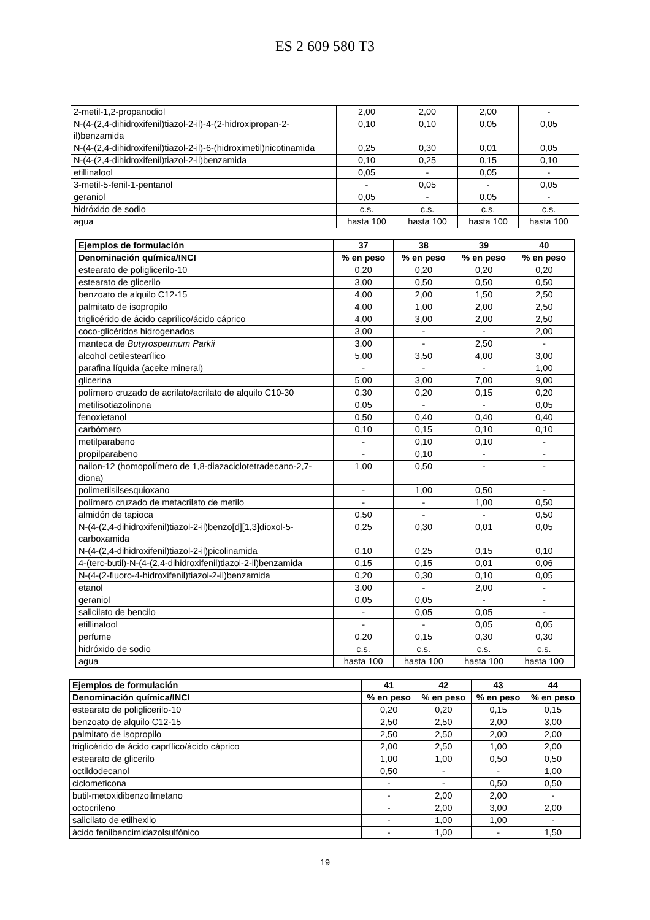ES 2 609 580 T3
| 2-metil-1,2-propanodiol | 2,00 | 2,00 | 2,00 | - |
| N-(4-(2,4-dihidroxifenil)tiazol-2-il)-4-(2-hidroxipropan-2-il)benzamida | 0,10 | 0,10 | 0,05 | 0,05 |
| N-(4-(2,4-dihidroxifenil)tiazol-2-il)-6-(hidroximetil)nicotinamida | 0,25 | 0,30 | 0,01 | 0,05 |
| N-(4-(2,4-dihidroxifenil)tiazol-2-il)benzamida | 0,10 | 0,25 | 0,15 | 0,10 |
| etillinalool | 0,05 | - | 0,05 | - |
| 3-metil-5-fenil-1-pentanol | - | 0,05 | - | 0,05 |
| geraniol | 0,05 | - | 0,05 | - |
| hidróxido de sodio | c.s. | c.s. | c.s. | c.s. |
| agua | hasta 100 | hasta 100 | hasta 100 | hasta 100 |
| Ejemplos de formulación | 37 | 38 | 39 | 40 |
| --- | --- | --- | --- | --- |
| Denominación química/INCI | % en peso | % en peso | % en peso | % en peso |
| estearato de poliglicerilo-10 | 0,20 | 0,20 | 0,20 | 0,20 |
| estearato de glicerilo | 3,00 | 0,50 | 0,50 | 0,50 |
| benzoato de alquilo C12-15 | 4,00 | 2,00 | 1,50 | 2,50 |
| palmitato de isopropilo | 4,00 | 1,00 | 2,00 | 2,50 |
| triglicérido de ácido caprílico/ácido cáprico | 4,00 | 3,00 | 2,00 | 2,50 |
| coco-glicéridos hidrogenados | 3,00 | - | - | 2,00 |
| manteca de Butyrospermum Parkii | 3,00 | - | 2,50 | - |
| alcohol cetilestearílico | 5,00 | 3,50 | 4,00 | 3,00 |
| parafina líquida (aceite mineral) | - | - | - | 1,00 |
| glicerina | 5,00 | 3,00 | 7,00 | 9,00 |
| polímero cruzado de acrilato/acrilato de alquilo C10-30 | 0,30 | 0,20 | 0,15 | 0,20 |
| metilisotiazolinona | 0,05 | - | - | 0,05 |
| fenoxietanol | 0,50 | 0,40 | 0,40 | 0,40 |
| carbómero | 0,10 | 0,15 | 0,10 | 0,10 |
| metilparabeno | - | 0,10 | 0,10 | - |
| propilparabeno | - | 0,10 | - | - |
| nailon-12 (homopolímero de 1,8-diazaciclotetradecano-2,7-diona) | 1,00 | 0,50 | - | - |
| polimetilsilsesquioxano | - | 1,00 | 0,50 | - |
| polímero cruzado de metacrilato de metilo | - | - | 1,00 | 0,50 |
| almidón de tapioca | 0,50 | - | - | 0,50 |
| N-(4-(2,4-dihidroxifenil)tiazol-2-il)benzo[d][1,3]dioxol-5-carboxamida | 0,25 | 0,30 | 0,01 | 0,05 |
| N-(4-(2,4-dihidroxifenil)tiazol-2-il)picolinamida | 0,10 | 0,25 | 0,15 | 0,10 |
| 4-(terc-butil)-N-(4-(2,4-dihidroxifenil)tiazol-2-il)benzamida | 0,15 | 0,15 | 0,01 | 0,06 |
| N-(4-(2-fluoro-4-hidroxifenil)tiazol-2-il)benzamida | 0,20 | 0,30 | 0,10 | 0,05 |
| etanol | 3,00 | - | 2,00 | - |
| geraniol | 0,05 | 0,05 | - | - |
| salicilato de bencilo | - | 0,05 | 0,05 | - |
| etillinalool | - | - | 0,05 | 0,05 |
| perfume | 0,20 | 0,15 | 0,30 | 0,30 |
| hidróxido de sodio | c.s. | c.s. | c.s. | c.s. |
| agua | hasta 100 | hasta 100 | hasta 100 | hasta 100 |
| Ejemplos de formulación | 41 | 42 | 43 | 44 |
| --- | --- | --- | --- | --- |
| Denominación química/INCI | % en peso | % en peso | % en peso | % en peso |
| estearato de poliglicerilo-10 | 0,20 | 0,20 | 0,15 | 0,15 |
| benzoato de alquilo C12-15 | 2,50 | 2,50 | 2,00 | 3,00 |
| palmitato de isopropilo | 2,50 | 2,50 | 2,00 | 2,00 |
| triglicérido de ácido caprílico/ácido cáprico | 2,00 | 2,50 | 1,00 | 2,00 |
| estearato de glicerilo | 1,00 | 1,00 | 0,50 | 0,50 |
| octildodecanol | 0,50 | - | - | 1,00 |
| ciclometicona | - | - | 0,50 | 0,50 |
| butil-metoxidibenzoilmetano | - | 2,00 | 2,00 | - |
| octocrileno | - | 2,00 | 3,00 | 2,00 |
| salicilato de etilhexilo | - | 1,00 | 1,00 | - |
| ácido fenilbencimidazolsulfónico | - | 1,00 | - | 1,50 |
19